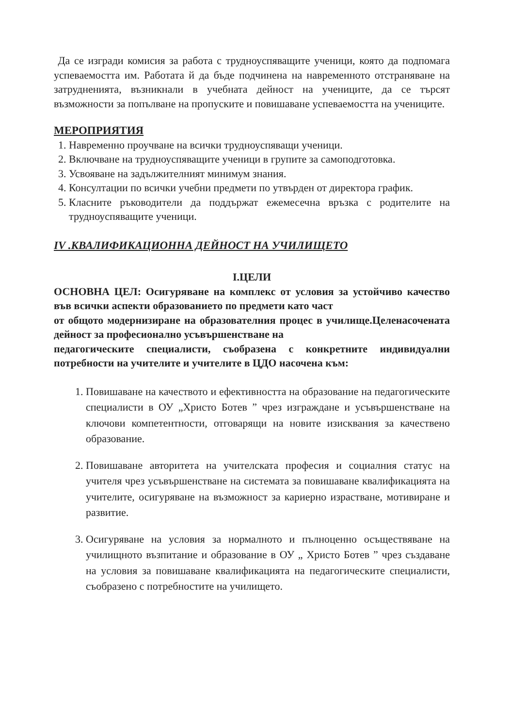Да се изгради комисия за работа с трудноуспяващите ученици, която да подпомага успеваемостта им. Работата й да бъде подчинена на навременното отстраняване на затрудненията, възникнали в учебната дейност на учениците, да се търсят възможности за попълване на пропуските и повишаване успеваемостта на учениците.
МЕРОПРИЯТИЯ
1. Навременно проучване на всички трудноуспяващи ученици.
2. Включване на трудноуспяващите ученици в групите за самоподготовка.
3. Усвояване на задължителният минимум знания.
4. Консултации по всички учебни предмети по утвърден от директора график.
5. Класните ръководители да поддържат ежемесечна връзка с родителите на трудноуспяващите ученици.
IV .КВАЛИФИКАЦИОННА ДЕЙНОСТ НА УЧИЛИЩЕТО
I.ЦЕЛИ
ОСНОВНА ЦЕЛ: Осигуряване на комплекс от условия за устойчиво качество във всички аспекти образованието по предмети като част
от общото модернизиране на образователния процес в училище.Целенасочената дейност за професионално усъвършенстване на
педагогическите специалисти, съобразена с конкретните индивидуални потребности на учителите и учителите в ЦДО насочена към:
1. Повишаване на качеството и ефективността на образование на педагогическите специалисти в ОУ „Христо Ботев ” чрез изграждане и усъвършенстване на ключови компетентности, отговарящи на новите изисквания за качествено образование.
2. Повишаване авторитета на учителската професия и социалния статус на учителя чрез усъвършенстване на системата за повишаване квалификацията на учителите, осигуряване на възможност за кариерно израстване, мотивиране и развитие.
3. Осигуряване на условия за нормалното и пълноценно осъществяване на училищното възпитание и образование в ОУ „ Христо Ботев ” чрез създаване на условия за повишаване квалификацията на педагогическите специалисти, съобразено с потребностите на училището.